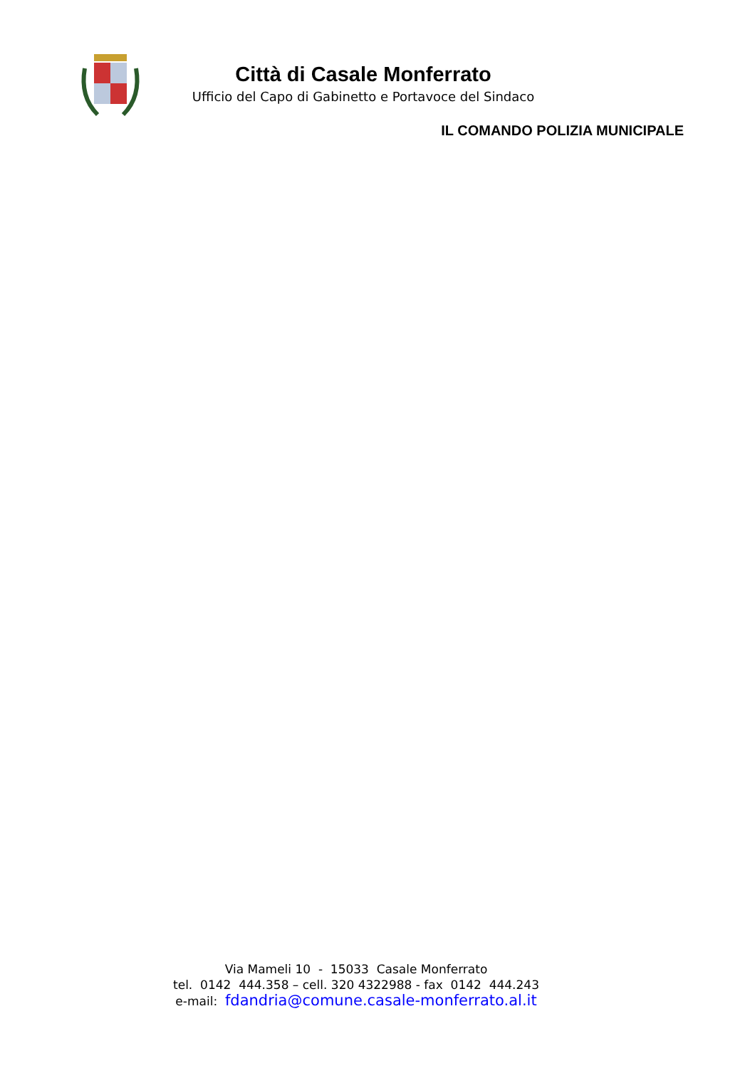Città di Casale Monferrato
Ufficio del Capo di Gabinetto e Portavoce del Sindaco
IL COMANDO POLIZIA MUNICIPALE
Via Mameli 10 - 15033 Casale Monferrato
tel. 0142 444.358 – cell. 320 4322988 - fax 0142 444.243
e-mail: fdandria@comune.casale-monferrato.al.it